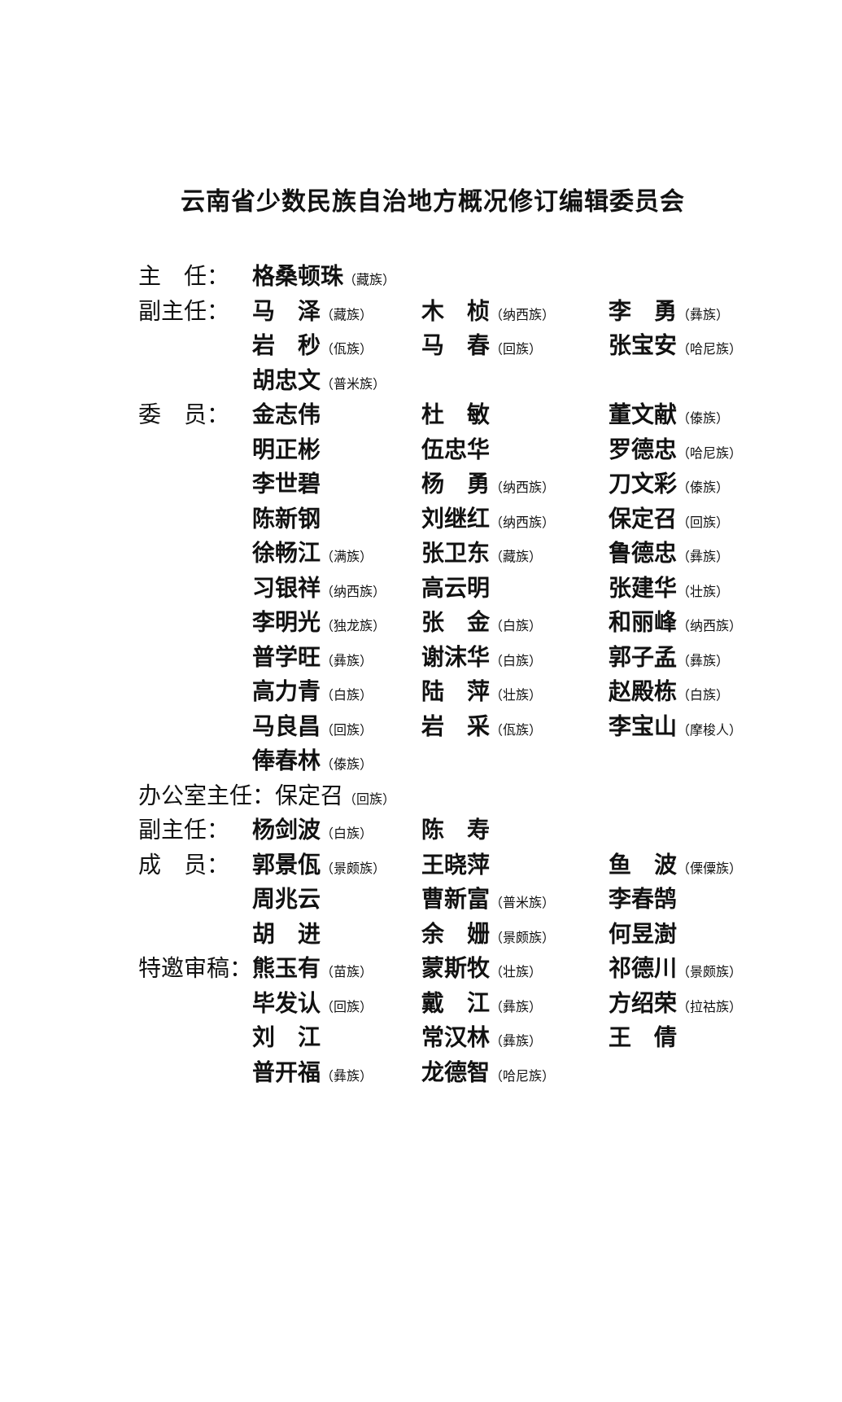云南省少数民族自治地方概况修订编辑委员会
| 主 任： | 格桑顿珠 （藏族） | | |
| 副主任： | 马 泽 （藏族） | 木 桢 （纳西族） | 李 勇 （彝族） |
| | 岩 秒 （佤族） | 马 春 （回族） | 张宝安 （哈尼族） |
| | 胡忠文 （普米族） | | |
| 委 员： | 金志伟 | 杜 敏 | 董文献 （傣族） |
| | 明正彬 | 伍忠华 | 罗德忠 （哈尼族） |
| | 李世碧 | 杨 勇 （纳西族） | 刀文彩 （傣族） |
| | 陈新钢 | 刘继红 （纳西族） | 保定召 （回族） |
| | 徐畅江 （满族） | 张卫东 （藏族） | 鲁德忠 （彝族） |
| | 习银祥 （纳西族） | 高云明 | 张建华 （壮族） |
| | 李明光 （独龙族） | 张 金 （白族） | 和丽峰 （纳西族） |
| | 普学旺 （彝族） | 谢沫华 （白族） | 郭子孟 （彝族） |
| | 高力青 （白族） | 陆 萍 （壮族） | 赵殿栋 （白族） |
| | 马良昌 （回族） | 岩 采 （佤族） | 李宝山 （摩梭人） |
| | 俸春林 （傣族） | | |
| 办公室主任：保定召 （回族） | | | |
| 副主任： | 杨剑波 （白族） | 陈 寿 | |
| 成 员： | 郭景佤 （景颇族） | 王晓萍 | 鱼 波 （傈僳族） |
| | 周兆云 | 曹新富 （普米族） | 李春鹄 |
| | 胡 进 | 余 姗 （景颇族） | 何昱澍 |
| 特邀审稿： | 熊玉有 （苗族） | 蒙斯牧 （壮族） | 祁德川 （景颇族） |
| | 毕发认 （回族） | 戴 江 （彝族） | 方绍荣 （拉祜族） |
| | 刘 江 | 常汉林 （彝族） | 王 倩 |
| | 普开福 （彝族） | 龙德智 （哈尼族） | |